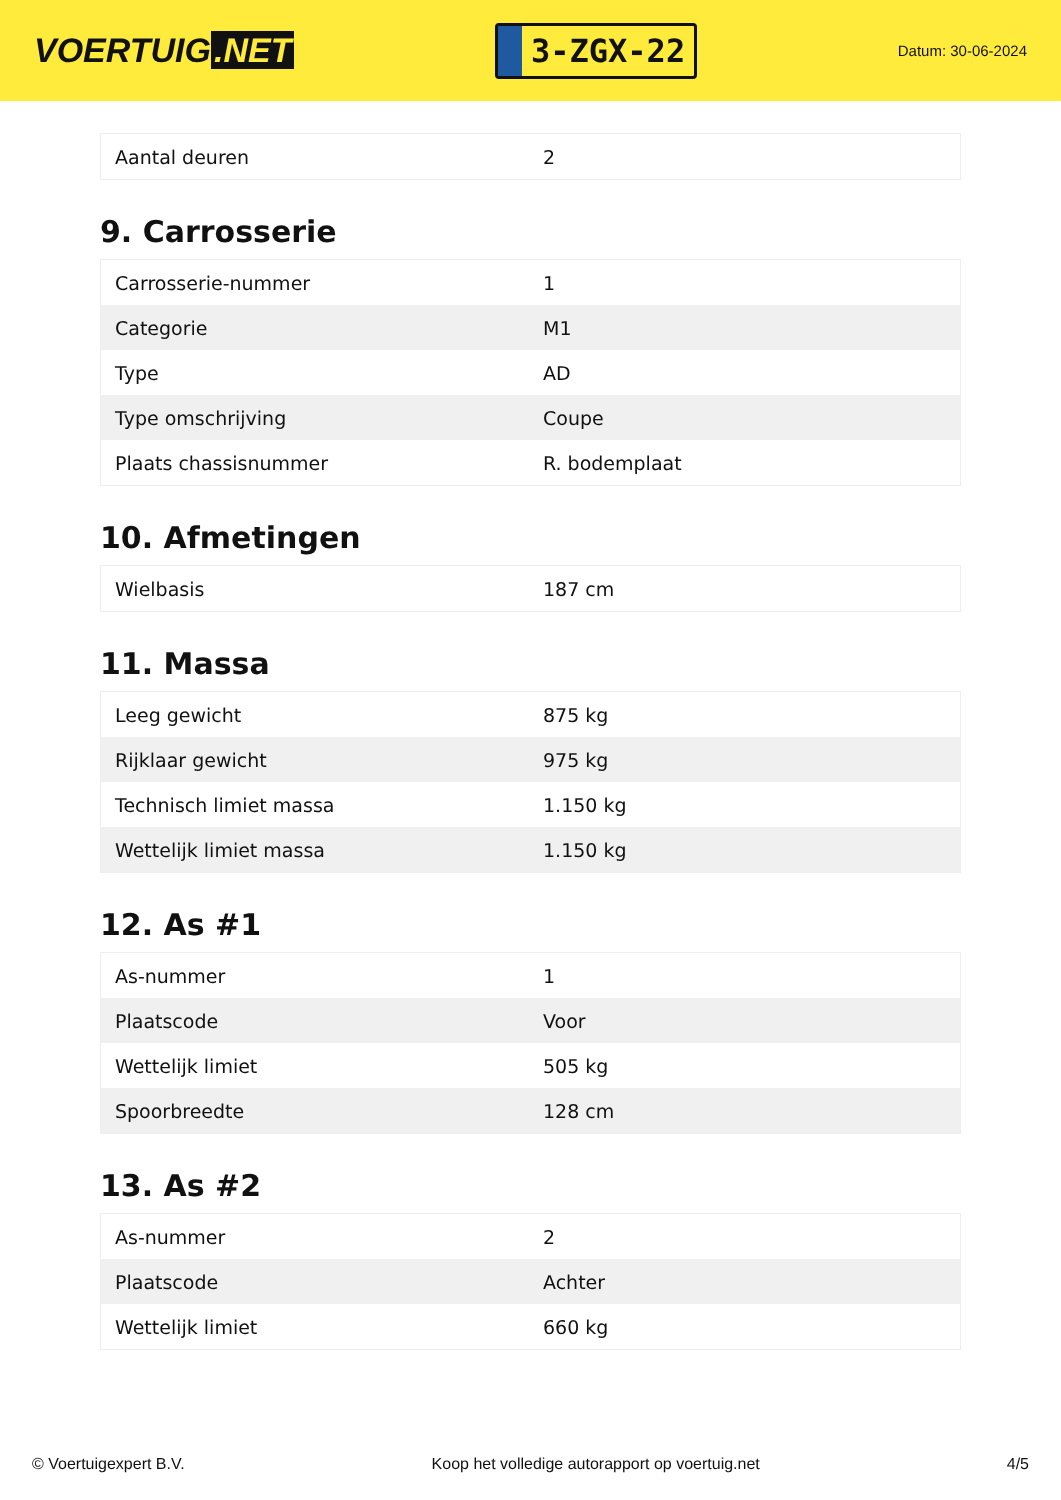VOERTUIG.NET
3-ZGX-22
Datum: 30-06-2024
| Aantal deuren | 2 |
9. Carrosserie
| Carrosserie-nummer | 1 |
| Categorie | M1 |
| Type | AD |
| Type omschrijving | Coupe |
| Plaats chassisnummer | R. bodemplaat |
10. Afmetingen
| Wielbasis | 187 cm |
11. Massa
| Leeg gewicht | 875 kg |
| Rijklaar gewicht | 975 kg |
| Technisch limiet massa | 1.150 kg |
| Wettelijk limiet massa | 1.150 kg |
12. As #1
| As-nummer | 1 |
| Plaatscode | Voor |
| Wettelijk limiet | 505 kg |
| Spoorbreedte | 128 cm |
13. As #2
| As-nummer | 2 |
| Plaatscode | Achter |
| Wettelijk limiet | 660 kg |
© Voertuigexpert B.V. Koop het volledige autorapport op voertuig.net 4/5